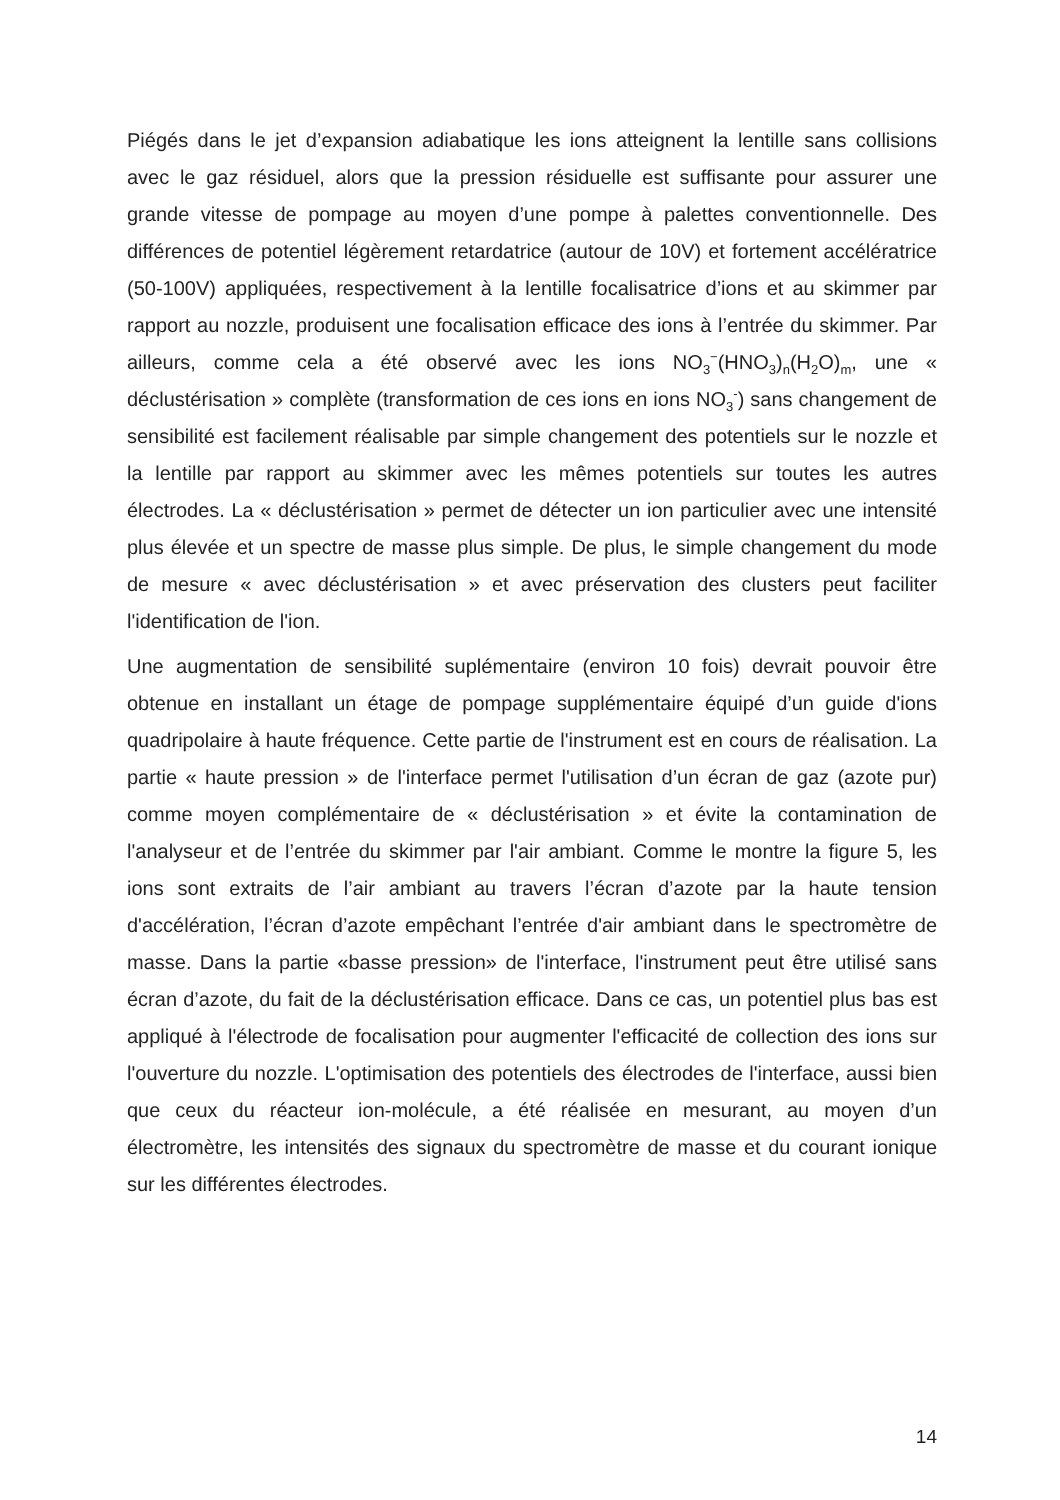Piégés dans le jet d’expansion adiabatique les ions atteignent la lentille sans collisions avec le gaz résiduel, alors que la pression résiduelle est suffisante pour assurer une grande vitesse de pompage au moyen d’une pompe à palettes conventionnelle. Des différences de potentiel légèrement retardatrice (autour de 10V) et fortement accélératrice (50-100V) appliquées, respectivement à la lentille focalisatrice d’ions et au skimmer par rapport au nozzle, produisent une focalisation efficace des ions à l’entrée du skimmer. Par ailleurs, comme cela a été observé avec les ions NO<sub>3</sub><sup>−</sup>(HNO<sub>3</sub>)<sub>n</sub>(H<sub>2</sub>O)<sub>m</sub>, une « déclustérisation » complète (transformation de ces ions en ions NO<sub>3</sub><sup>-</sup>) sans changement de sensibilité est facilement réalisable par simple changement des potentiels sur le nozzle et la lentille par rapport au skimmer avec les mêmes potentiels sur toutes les autres électrodes. La « déclustérisation » permet de détecter un ion particulier avec une intensité plus élevée et un spectre de masse plus simple. De plus, le simple changement du mode de mesure « avec déclustérisation » et avec préservation des clusters peut faciliter l'identification de l'ion.
Une augmentation de sensibilité suplémentaire (environ 10 fois) devrait pouvoir être obtenue en installant un étage de pompage supplémentaire équipé d’un guide d'ions quadripolaire à haute fréquence. Cette partie de l'instrument est en cours de réalisation. La partie « haute pression » de l'interface permet l'utilisation d’un écran de gaz (azote pur) comme moyen complémentaire de « déclustérisation » et évite la contamination de l'analyseur et de l’entrée du skimmer par l'air ambiant. Comme le montre la figure 5, les ions sont extraits de l’air ambiant au travers l’écran d’azote par la haute tension d'accélération, l’écran d’azote empêchant l’entrée d'air ambiant dans le spectromètre de masse. Dans la partie «basse pression» de l'interface, l'instrument peut être utilisé sans écran d’azote, du fait de la déclustérisation efficace. Dans ce cas, un potentiel plus bas est appliqué à l'électrode de focalisation pour augmenter l'efficacité de collection des ions sur l'ouverture du nozzle. L'optimisation des potentiels des électrodes de l'interface, aussi bien que ceux du réacteur ion-molécule, a été réalisée en mesurant, au moyen d’un électromètre, les intensités des signaux du spectromètre de masse et du courant ionique sur les différentes électrodes.
14